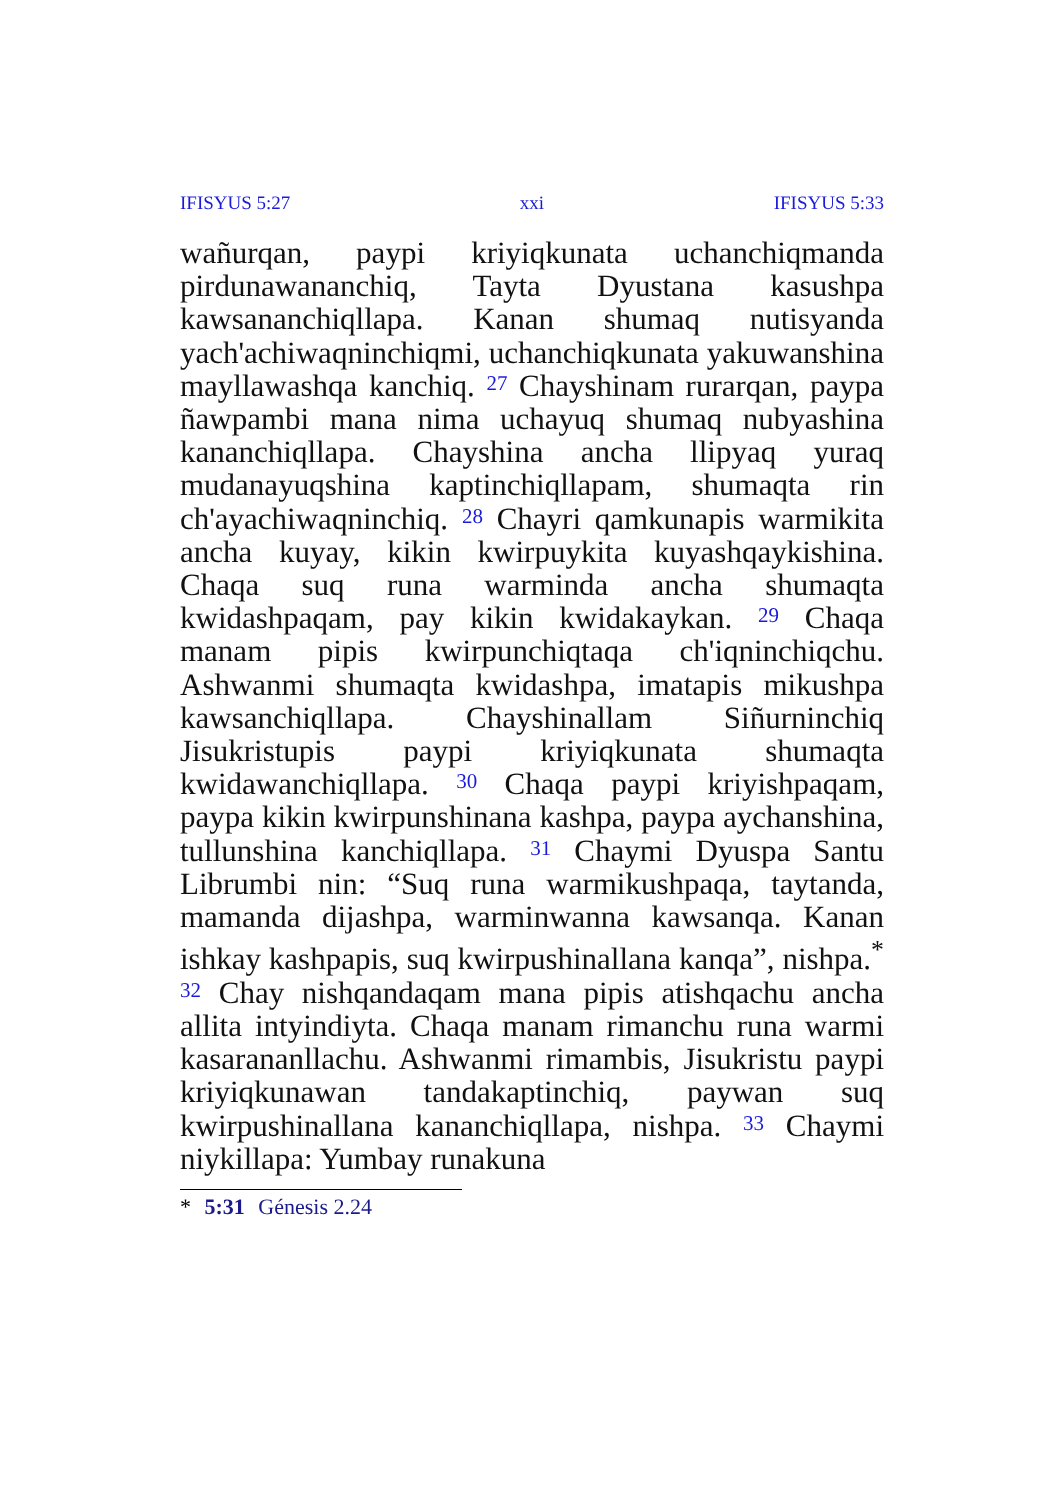IFISYUS 5:27 xxi IFISYUS 5:33
wañurqan, paypi kriyiqkunata uchanchiqmanda pirdunawananchiq, Tayta Dyustana kasushpa kawsananchiqllapa. Kanan shumaq nutisyanda yach'achiwaqninchiqmi, uchanchiqkunata yakuwanshina mayllawashqa kanchiq. <sup>27</sup> Chayshinam rurarqan, paypa ñawpambi mana nima uchayuq shumaq nubyashina kananchiqllapa. Chayshina ancha llipyaq yuraq mudanayuqshina kaptinchiqllapam, shumaqta rin ch'ayachiwaqninchiq. <sup>28</sup> Chayri qamkunapis warmikita ancha kuyay, kikin kwirpuykita kuyashqaykishina. Chaqa suq runa warminda ancha shumaqta kwidashpaqam, pay kikin kwidakaykan. <sup>29</sup> Chaqa manam pipis kwirpunchiqtaqa ch'iqninchiqchu. Ashwanmi shumaqta kwidashpa, imatapis mikushpa kawsanchiqllapa. Chayshinallam Siñurninchiq Jisukristupis paypi kriyiqkunata shumaqta kwidawanchiqllapa. <sup>30</sup> Chaqa paypi kriyishpaqam, paypa kikin kwirpunshinana kashpa, paypa aychanshina, tullunshina kanchiqllapa. <sup>31</sup> Chaymi Dyuspa Santu Librumbi nin: “Suq runa warmikushpaqa, taytanda, mamanda dijashpa, warminwanna kawsanqa. Kanan ishkay kashpapis, suq kwirpushinallana kanqa”, nishpa.<sup>*</sup> <sup>32</sup> Chay nishqandaqam mana pipis atishqachu ancha allita intyindiyta. Chaqa manam rimanchu runa warmi kasarananllachu. Ashwanmi rimambis, Jisukristu paypi kriyiqkunawan tandakaptinchiq, paywan suq kwirpushinallana kananchiqllapa, nishpa. <sup>33</sup> Chaymi niykillapa: Yumbay runakuna
* 5:31 Génesis 2.24